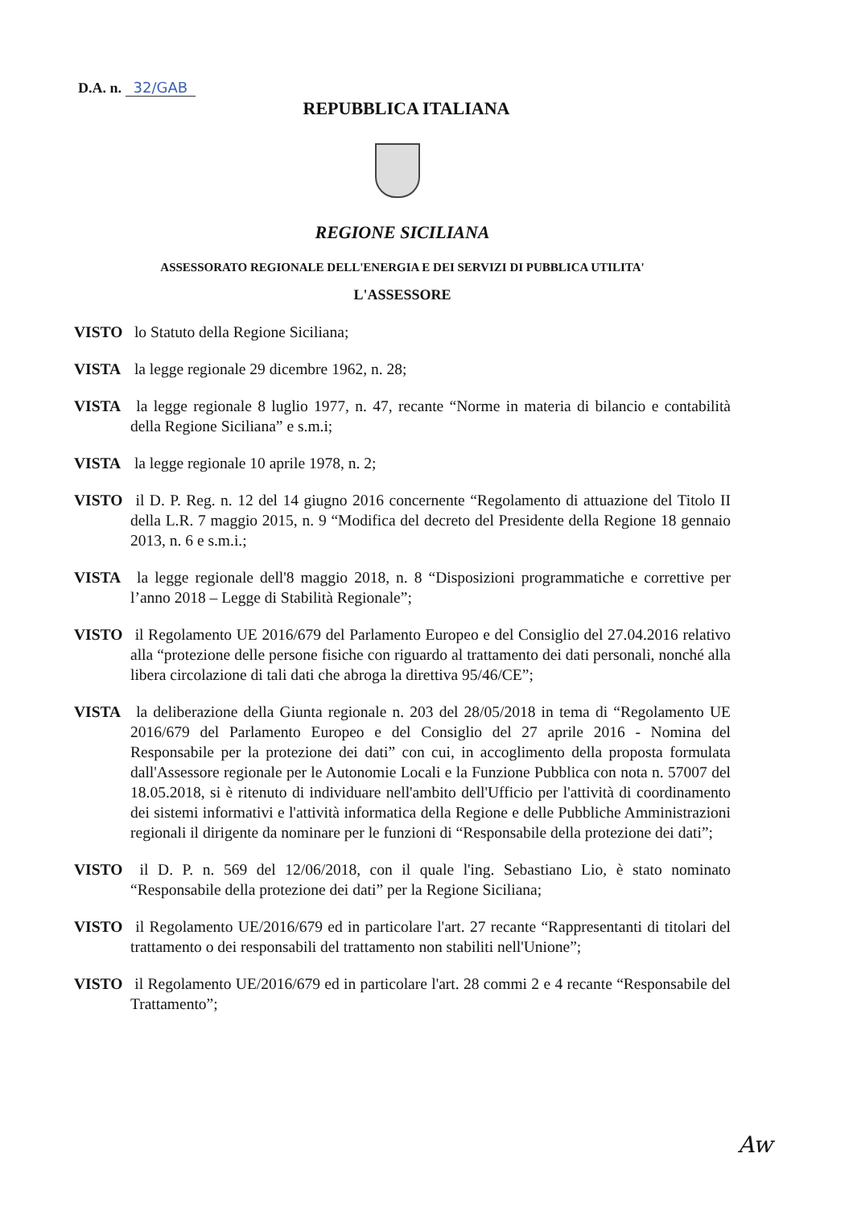D.A. n. 32/GAB
REPUBBLICA ITALIANA
REGIONE SICILIANA
ASSESSORATO REGIONALE DELL'ENERGIA E DEI SERVIZI DI PUBBLICA UTILITA'
L'ASSESSORE
VISTO lo Statuto della Regione Siciliana;
VISTA la legge regionale 29 dicembre 1962, n. 28;
VISTA la legge regionale 8 luglio 1977, n. 47, recante “Norme in materia di bilancio e contabilità della Regione Siciliana” e s.m.i;
VISTA la legge regionale 10 aprile 1978, n. 2;
VISTO il D. P. Reg. n. 12 del 14 giugno 2016 concernente “Regolamento di attuazione del Titolo II della L.R. 7 maggio 2015, n. 9 “Modifica del decreto del Presidente della Regione 18 gennaio 2013, n. 6 e s.m.i.;
VISTA la legge regionale dell'8 maggio 2018, n. 8 “Disposizioni programmatiche e correttive per l’anno 2018 – Legge di Stabilità Regionale”;
VISTO il Regolamento UE 2016/679 del Parlamento Europeo e del Consiglio del 27.04.2016 relativo alla “protezione delle persone fisiche con riguardo al trattamento dei dati personali, nonché alla libera circolazione di tali dati che abroga la direttiva 95/46/CE”;
VISTA la deliberazione della Giunta regionale n. 203 del 28/05/2018 in tema di “Regolamento UE 2016/679 del Parlamento Europeo e del Consiglio del 27 aprile 2016 - Nomina del Responsabile per la protezione dei dati” con cui, in accoglimento della proposta formulata dall'Assessore regionale per le Autonomie Locali e la Funzione Pubblica con nota n. 57007 del 18.05.2018, si è ritenuto di individuare nell'ambito dell'Ufficio per l'attività di coordinamento dei sistemi informativi e l'attività informatica della Regione e delle Pubbliche Amministrazioni regionali il dirigente da nominare per le funzioni di “Responsabile della protezione dei dati”;
VISTO il D. P. n. 569 del 12/06/2018, con il quale l'ing. Sebastiano Lio, è stato nominato “Responsabile della protezione dei dati” per la Regione Siciliana;
VISTO il Regolamento UE/2016/679 ed in particolare l'art. 27 recante “Rappresentanti di titolari del trattamento o dei responsabili del trattamento non stabiliti nell'Unione”;
VISTO il Regolamento UE/2016/679 ed in particolare l'art. 28 commi 2 e 4 recante “Responsabile del Trattamento”;
Aw